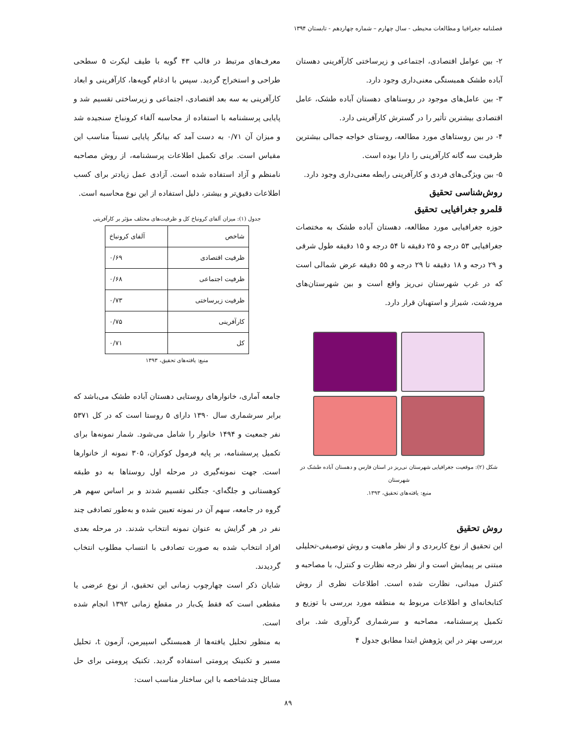فصلنامه جغرافیا و مطالعات محیطی - سال چهارم – شماره چهاردهم - تابستان ۱۳۹۴
۲- بین عوامل اقتصادی، اجتماعی و زیرساختی کارآفرینی دهستان آباده طشک همبستگی معنی‌داری وجود دارد.
۳- بین عامل‌های موجود در روستاهای دهستان آباده طشک، عامل اقتصادی بیشترین تأثیر را در گسترش کارآفرینی دارد.
۴- در بین روستاهای مورد مطالعه، روستای خواجه جمالی بیشترین ظرفیت سه گانه کارآفرینی را دارا بوده است.
۵- بین ویژگی‌های فردی و کارآفرینی رابطه معنی‌داری وجود دارد.
روش‌شناسی تحقیق
قلمرو جغرافیایی تحقیق
حوزه جغرافیایی مورد مطالعه، دهستان آباده طشک به مختصات جغرافیایی ۵۳ درجه و ۲۵ دقیقه تا ۵۴ درجه و ۱۵ دقیقه طول شرقی و ۲۹ درجه و ۱۸ دقیقه تا ۲۹ درجه و ۵۵ دقیقه عرض شمالی است که در غرب شهرستان نی‌ریز واقع است و بین شهرستان‌های مرودشت، شیراز و استهبان قرار دارد.
شکل (۲): موقعیت جغرافیایی شهرستان نی‌ریز در استان فارس و دهستان آباده طشک در شهرستان
منبع: یافته‌های تحقیق، ۱۳۹۳.
روش تحقیق
این تحقیق از نوع کاربردی و از نظر ماهیت و روش توصیفی-تحلیلی مبتنی بر پیمایش است و از نظر درجه نظارت و کنترل، با مصاحبه و کنترل میدانی، نظارت شده است. اطلاعات نظری از روش کتابخانه‌ای و اطلاعات مربوط به منطقه مورد بررسی با توزیع و تکمیل پرسشنامه، مصاحبه و سرشماری گردآوری شد. برای بررسی بهتر در این پژوهش ابتدا مطابق جدول ۴
معرف‌های مرتبط در قالب ۴۳ گویه با طیف لیکرت ۵ سطحی طراحی و استخراج گردید. سپس با ادغام گویه‌ها، کارآفرینی و ابعاد کارآفرینی به سه بعد اقتصادی، اجتماعی و زیرساختی تقسیم شد و پایایی پرسشنامه با استفاده از محاسبه آلفاء کرونباخ سنجیده شد و میزان آن ۰/۷۱ به دست آمد که بیانگر پایایی نسبتاً مناسب این مقیاس است. برای تکمیل اطلاعات پرسشنامه، از روش مصاحبه نامنظم و آزاد استفاده شده است. آزادی عمل زیادتر برای کسب اطلاعات دقیق‌تر و بیشتر، دلیل استفاده از این نوع محاسبه است.
جدول (۱): میزان آلفای کرونباخ کل و ظرفیت‌های مختلف مؤثر بر کارآفرینی
| شاخص | آلفای کرونباخ |
| --- | --- |
| ظرفیت اقتصادی | ۰/۶۹ |
| ظرفیت اجتماعی | ۰/۶۸ |
| ظرفیت زیرساختی | ۰/۷۳ |
| کارآفرینی | ۰/۷۵ |
| کل | ۰/۷۱ |
منبع: یافته‌های تحقیق، ۱۳۹۳
جامعه آماری، خانوارهای روستایی دهستان آباده طشک می‌باشد که برابر سرشماری سال ۱۳۹۰ دارای ۵ روستا است که در کل ۵۳۷۱ نفر جمعیت و ۱۴۹۴ خانوار را شامل می‌شود. شمار نمونه‌ها برای تکمیل پرسشنامه، بر پایه فرمول کوکران، ۳۰۵ نمونه از خانوارها است. جهت نمونه‌گیری در مرحله اول روستاها به دو طبقه کوهستانی و جلگه‌ای- جنگلی تقسیم شدند و بر اساس سهم هر گروه در جامعه، سهم آن در نمونه تعیین شده و به‌طور تصادفی چند نفر در هر گرایش به عنوان نمونه انتخاب شدند. در مرحله بعدی افراد انتخاب شده به صورت تصادفی با انتساب مطلوب انتخاب گردیدند.
شایان ذکر است چهارچوب زمانی این تحقیق، از نوع عرضی یا مقطعی است که فقط یک‌بار در مقطع زمانی ۱۳۹۲ انجام شده است.
به منظور تحلیل یافته‌ها از همبستگی اسپیرمن، آزمون t، تحلیل مسیر و تکنینک پرومتی استفاده گردید. تکنیک پرومتی برای حل مسائل چندشاخصه با این ساختار مناسب است:
۸۹